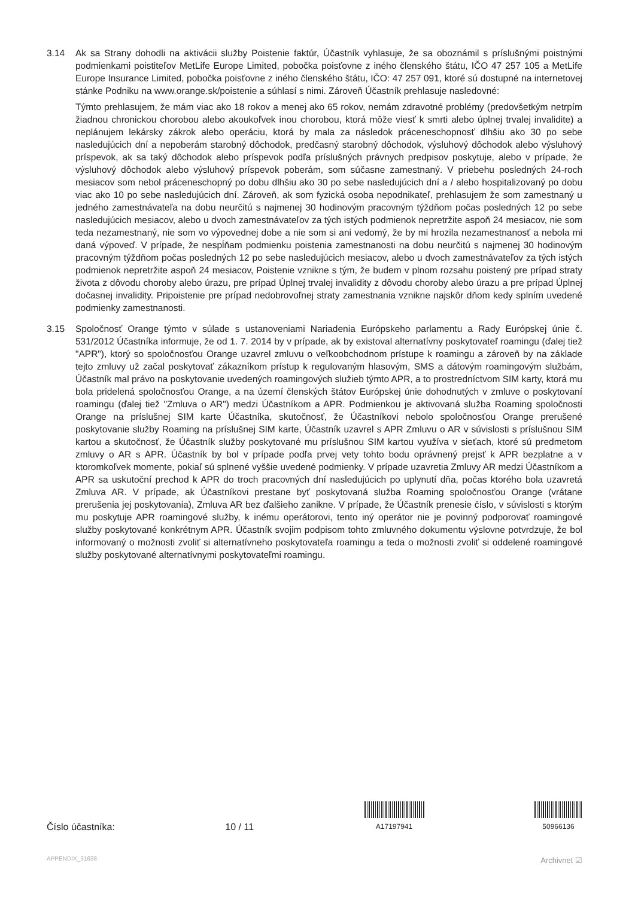3.14 Ak sa Strany dohodli na aktivácii služby Poistenie faktúr, Účastník vyhlasuje, že sa oboznámil s príslušnými poistnými podmienkami poistiteľov MetLife Europe Limited, pobočka poisťovne z iného členského štátu, IČO 47 257 105 a MetLife Europe Insurance Limited, pobočka poisťovne z iného členského štátu, IČO: 47 257 091, ktoré sú dostupné na internetovej stánke Podniku na www.orange.sk/poistenie a súhlasí s nimi. Zároveň Účastník prehlasuje nasledovné:
Týmto prehlasujem, že mám viac ako 18 rokov a menej ako 65 rokov, nemám zdravotné problémy (predovšetkým netrpím žiadnou chronickou chorobou alebo akoukoľvek inou chorobou, ktorá môže viesť k smrti alebo úplnej trvalej invalidite) a neplánujem lekársky zákrok alebo operáciu, ktorá by mala za následok práceneschopnosť dlhšiu ako 30 po sebe nasledujúcich dní a nepoberám starobný dôchodok, predčasný starobný dôchodok, výsluhový dôchodok alebo výsluhový príspevok, ak sa taký dôchodok alebo príspevok podľa príslušných právnych predpisov poskytuje, alebo v prípade, že výsluhový dôchodok alebo výsluhový príspevok poberám, som súčasne zamestnaný. V priebehu posledných 24-roch mesiacov som nebol práceneschopný po dobu dlhšiu ako 30 po sebe nasledujúcich dní a / alebo hospitalizovaný po dobu viac ako 10 po sebe nasledujúcich dní. Zároveň, ak som fyzická osoba nepodnikateľ, prehlasujem že som zamestnaný u jedného zamestnávateľa na dobu neurčitú s najmenej 30 hodinovým pracovným týždňom počas posledných 12 po sebe nasledujúcich mesiacov, alebo u dvoch zamestnávateľov za tých istých podmienok nepretržite aspoň 24 mesiacov, nie som teda nezamestnaný, nie som vo výpovednej dobe a nie som si ani vedomý, že by mi hrozila nezamestnanosť a nebola mi daná výpoveď. V prípade, že nespĺňam podmienku poistenia zamestnanosti na dobu neurčitú s najmenej 30 hodinovým pracovným týždňom počas posledných 12 po sebe nasledujúcich mesiacov, alebo u dvoch zamestnávateľov za tých istých podmienok nepretržite aspoň 24 mesiacov, Poistenie vznikne s tým, že budem v plnom rozsahu poistený pre prípad straty života z dôvodu choroby alebo úrazu, pre prípad Úplnej trvalej invalidity z dôvodu choroby alebo úrazu a pre prípad Úplnej dočasnej invalidity. Pripoistenie pre prípad nedobrovoľnej straty zamestnania vznikne najskôr dňom kedy splním uvedené podmienky zamestnanosti.
3.15 Spoločnosť Orange týmto v súlade s ustanoveniami Nariadenia Európskeho parlamentu a Rady Európskej únie č. 531/2012 Účastníka informuje, že od 1. 7. 2014 by v prípade, ak by existoval alternatívny poskytovateľ roamingu (ďalej tiež "APR"), ktorý so spoločnosťou Orange uzavrel zmluvu o veľkoobchodnom prístupe k roamingu a zároveň by na základe tejto zmluvy už začal poskytovať zákazníkom prístup k regulovaným hlasovým, SMS a dátovým roamingovým službám, Účastník mal právo na poskytovanie uvedených roamingových služieb týmto APR, a to prostredníctvom SIM karty, ktorá mu bola pridelená spoločnosťou Orange, a na území členských štátov Európskej únie dohodnutých v zmluve o poskytovaní roamingu (ďalej tiež "Zmluva o AR") medzi Účastníkom a APR. Podmienkou je aktivovaná služba Roaming spoločnosti Orange na príslušnej SIM karte Účastníka, skutočnosť, že Účastníkovi nebolo spoločnosťou Orange prerušené poskytovanie služby Roaming na príslušnej SIM karte, Účastník uzavrel s APR Zmluvu o AR v súvislosti s príslušnou SIM kartou a skutočnosť, že Účastník služby poskytované mu príslušnou SIM kartou využíva v sieťach, ktoré sú predmetom zmluvy o AR s APR. Účastník by bol v prípade podľa prvej vety tohto bodu oprávnený prejsť k APR bezplatne a v ktoromkoľvek momente, pokiaľ sú splnené vyššie uvedené podmienky. V prípade uzavretia Zmluvy AR medzi Účastníkom a APR sa uskutoční prechod k APR do troch pracovných dní nasledujúcich po uplynutí dňa, počas ktorého bola uzavretá Zmluva AR. V prípade, ak Účastníkovi prestane byť poskytovaná služba Roaming spoločnosťou Orange (vrátane prerušenia jej poskytovania), Zmluva AR bez ďalšieho zanikne. V prípade, že Účastník prenesie číslo, v súvislosti s ktorým mu poskytuje APR roamingové služby, k inému operátorovi, tento iný operátor nie je povinný podporovať roamingové služby poskytované konkrétnym APR. Účastník svojim podpisom tohto zmluvného dokumentu výslovne potvrdzuje, že bol informovaný o možnosti zvoliť si alternatívneho poskytovateľa roamingu a teda o možnosti zvoliť si oddelené roamingové služby poskytované alternatívnymi poskytovateľmi roamingu.
Číslo účastníka:
10 / 11
A17197941
50966136
APPENDIX_31638 Archivnet ☑